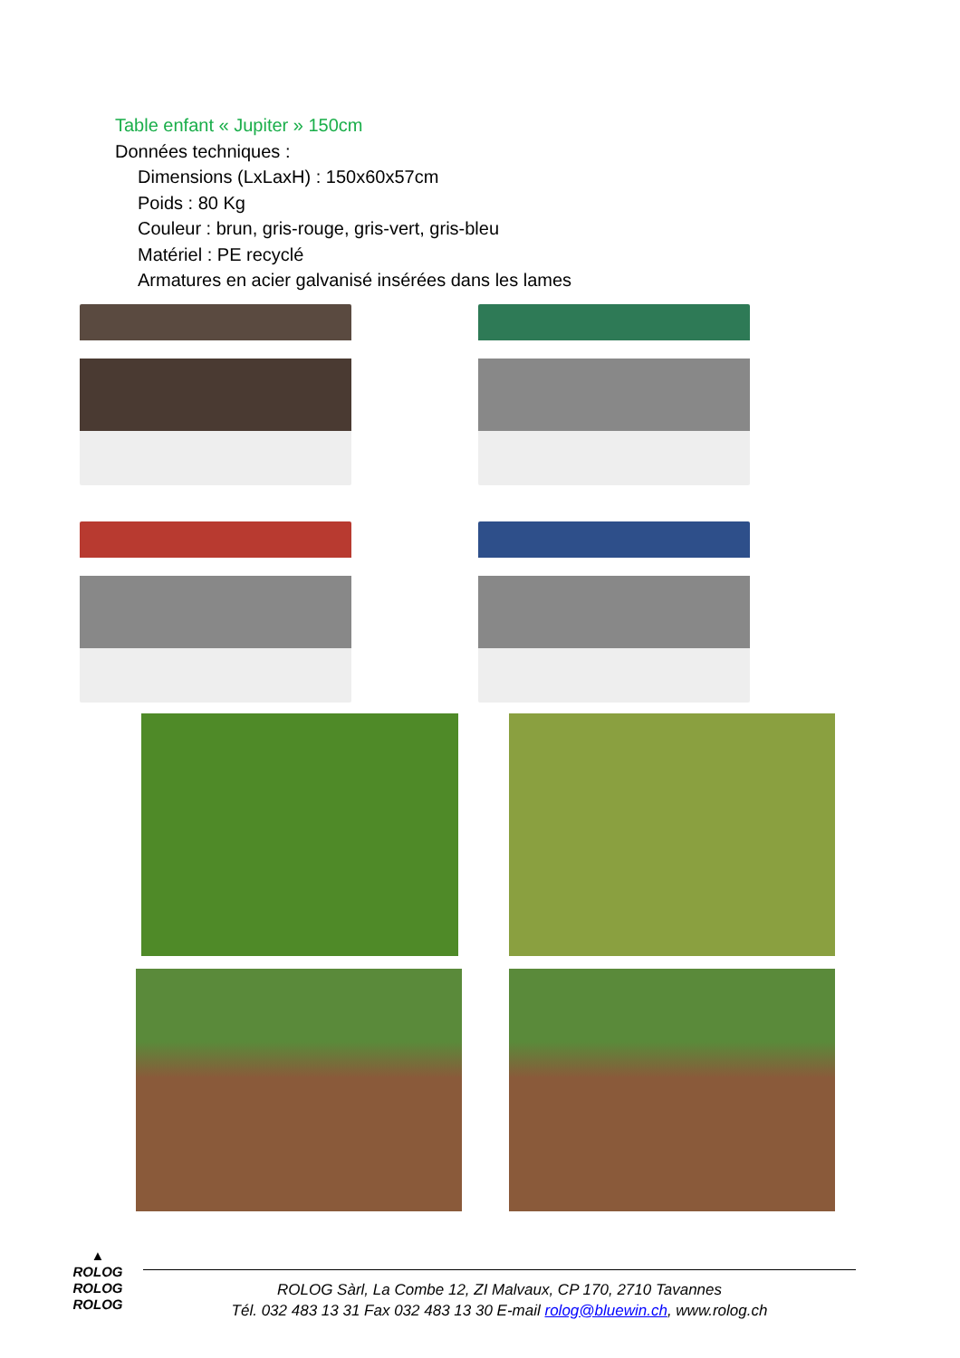Table enfant « Jupiter » 150cm
Données techniques :
Dimensions (LxLaxH) : 150x60x57cm
Poids : 80 Kg
Couleur : brun, gris-rouge, gris-vert, gris-bleu
Matériel : PE recyclé
Armatures en acier galvanisé insérées dans les lames
▲
ROLOG
ROLOG
ROLOG
ROLOG Sàrl, La Combe 12, ZI Malvaux, CP 170, 2710 Tavannes
Tél. 032 483 13 31 Fax 032 483 13 30 E-mail rolog@bluewin.ch, www.rolog.ch